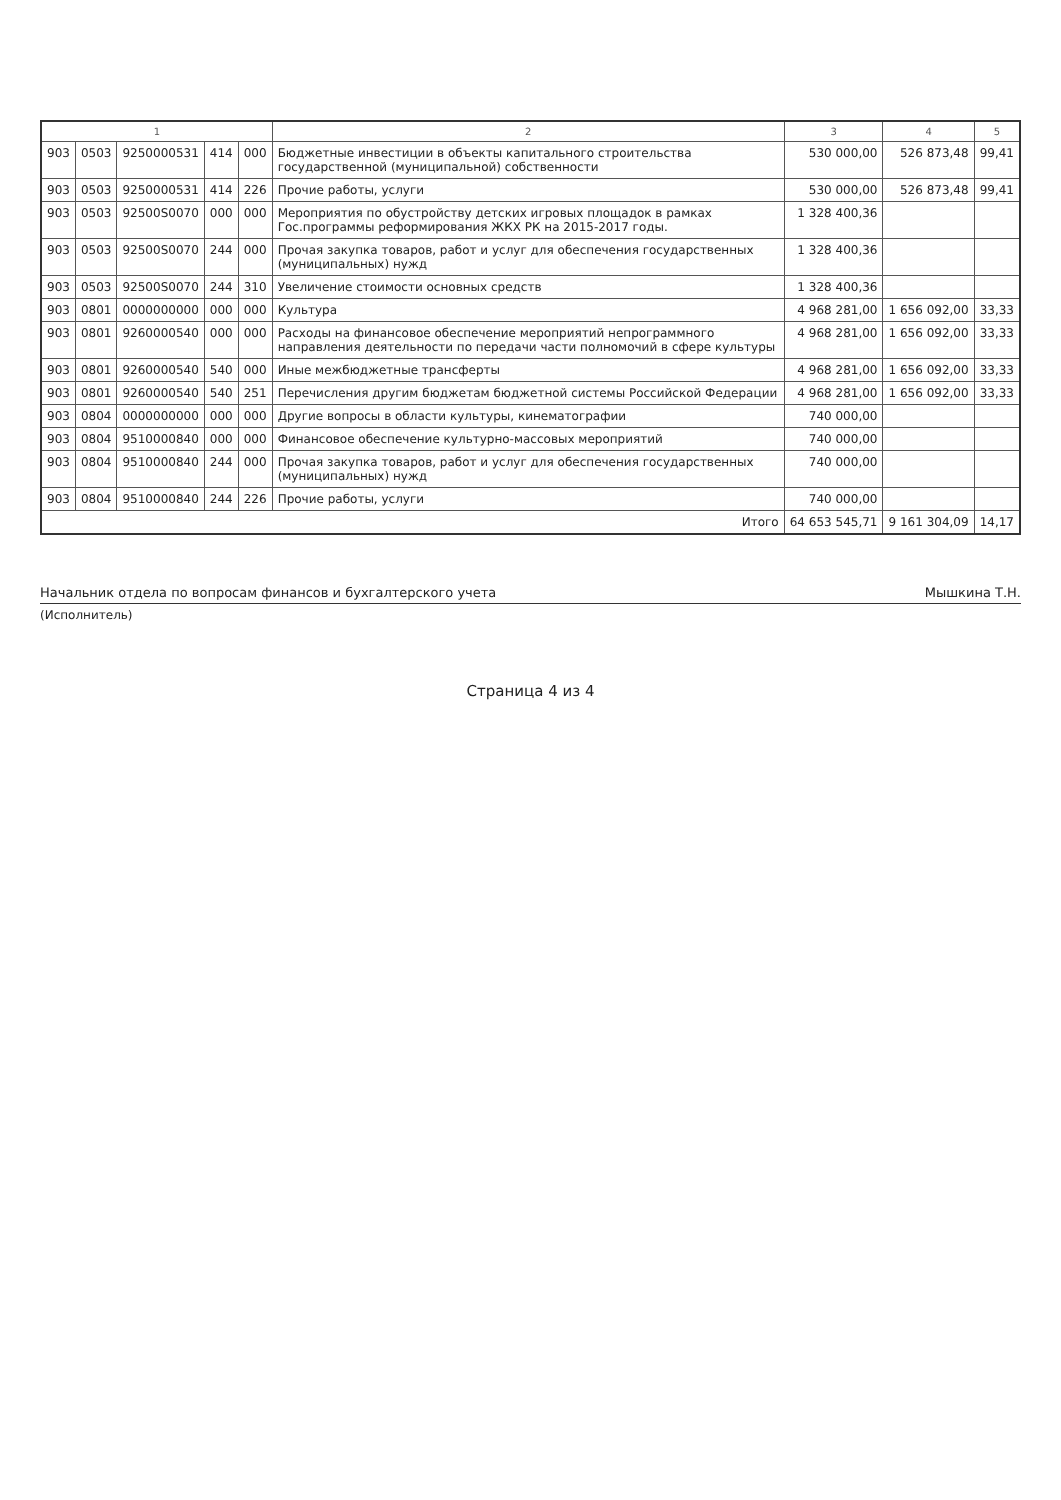| 1 | | | | | 2 | 3 | 4 | 5 |
| --- | --- | --- | --- | --- | --- | --- | --- | --- |
| 903 | 0503 | 9250000531 | 414 | 000 | Бюджетные инвестиции в объекты капитального строительства государственной (муниципальной) собственности | 530 000,00 | 526 873,48 | 99,41 |
| 903 | 0503 | 9250000531 | 414 | 226 | Прочие работы, услуги | 530 000,00 | 526 873,48 | 99,41 |
| 903 | 0503 | 92500S0070 | 000 | 000 | Мероприятия по обустройству детских игровых площадок в рамках Гос.программы реформирования ЖКХ РК на 2015-2017 годы. | 1 328 400,36 | | |
| 903 | 0503 | 92500S0070 | 244 | 000 | Прочая закупка товаров, работ и услуг для обеспечения государственных (муниципальных) нужд | 1 328 400,36 | | |
| 903 | 0503 | 92500S0070 | 244 | 310 | Увеличение стоимости основных средств | 1 328 400,36 | | |
| 903 | 0801 | 0000000000 | 000 | 000 | Культура | 4 968 281,00 | 1 656 092,00 | 33,33 |
| 903 | 0801 | 9260000540 | 000 | 000 | Расходы на финансовое обеспечение мероприятий непрограммного направления деятельности по передачи части полномочий в сфере культуры | 4 968 281,00 | 1 656 092,00 | 33,33 |
| 903 | 0801 | 9260000540 | 540 | 000 | Иные межбюджетные трансферты | 4 968 281,00 | 1 656 092,00 | 33,33 |
| 903 | 0801 | 9260000540 | 540 | 251 | Перечисления другим бюджетам бюджетной системы Российской Федерации | 4 968 281,00 | 1 656 092,00 | 33,33 |
| 903 | 0804 | 0000000000 | 000 | 000 | Другие вопросы в области культуры, кинематографии | 740 000,00 | | |
| 903 | 0804 | 9510000840 | 000 | 000 | Финансовое обеспечение культурно-массовых мероприятий | 740 000,00 | | |
| 903 | 0804 | 9510000840 | 244 | 000 | Прочая закупка товаров, работ и услуг для обеспечения государственных (муниципальных) нужд | 740 000,00 | | |
| 903 | 0804 | 9510000840 | 244 | 226 | Прочие работы, услуги | 740 000,00 | | |
| Итого | | | | | | 64 653 545,71 | 9 161 304,09 | 14,17 |
Начальник отдела по вопросам финансов и бухгалтерского учета Мышкина Т.Н.
(Исполнитель)
Страница 4 из 4